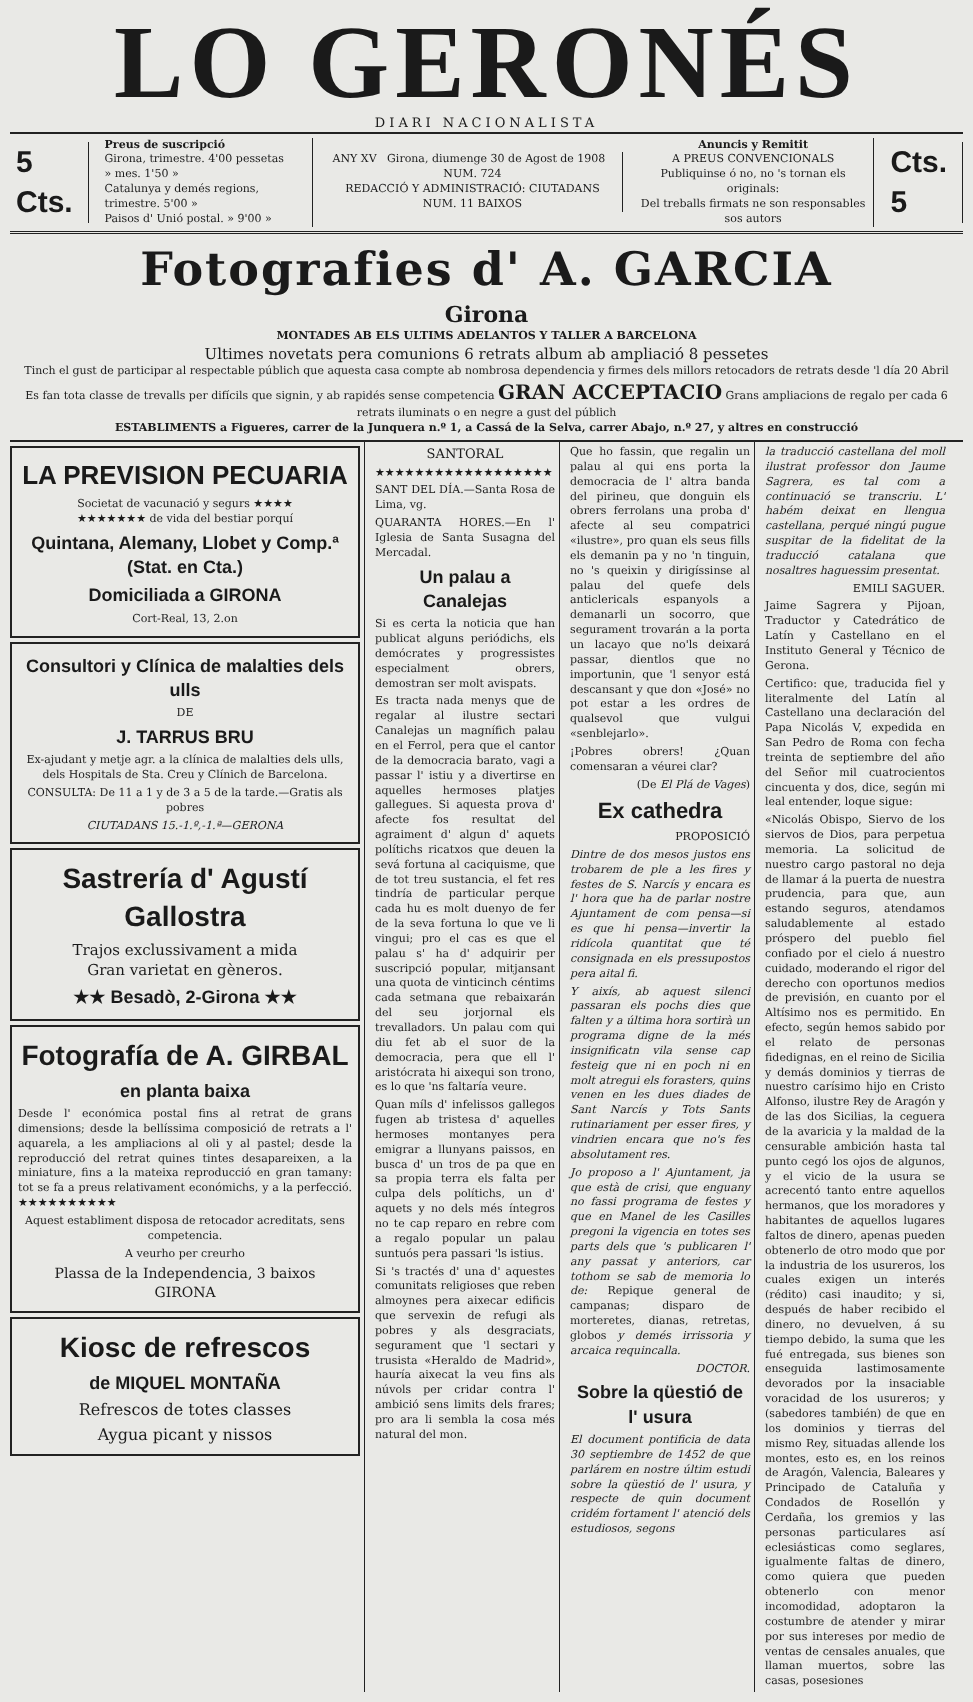LO GERONÉS
DIARI NACIONALISTA
5 Cts.
Preus de suscripció
Girona, trimestre. 4'00 pessetas
» mes. 1'50 »
Catalunya y demés regions, trimestre. 5'00 »
Paisos d' Unió postal. » 9'00 »
ANY XV Girona, diumenge 30 de Agost de 1908 NUM. 724
REDACCIÓ Y ADMINISTRACIÓ: CIUTADANS NUM. 11 BAIXOS
Anuncis y Remitit
A PREUS CONVENCIONALS
Publiquinse ó no, no 's tornan els originals:
Del treballs firmats ne son responsables sos autors
Cts. 5
Fotografies d' A. GARCIA
Girona
MONTADES AB ELS ULTIMS ADELANTOS Y TALLER A BARCELONA
Ultimes novetats pera comunions 6 retrats album ab ampliació 8 pessetes
Tinch el gust de participar al respectable públich que aquesta casa compte ab nombrosa dependencia y firmes dels millors retocadors de retrats desde 'l día 20 Abril
Es fan tota classe de trevalls per difícils que signin, y ab rapidés sense competencia GRAN ACCEPTACIO Grans ampliacions de regalo per cada 6 retrats iluminats o en negre a gust del públich
ESTABLIMENTS a Figueres, carrer de la Junquera n.º 1, a Cassá de la Selva, carrer Abajo, n.º 27, y altres en construcció
LA PREVISION PECUARIA
Societat de vacunació y segurs ★★★★
★★★★★★★ de vida del bestiar porquí
Quintana, Alemany, Llobet y Comp.ª (Stat. en Cta.)
Domiciliada a GIRONA
Cort-Real, 13, 2.on
Consultori y Clínica de malalties dels ulls
DE
J. TARRUS BRU
Ex-ajudant y metje agr. a la clínica de malalties dels ulls, dels Hospitals de Sta. Creu y Clínich de Barcelona.
CONSULTA: De 11 a 1 y de 3 a 5 de la tarde.—Gratis als pobres
CIUTADANS 15.-1.º,-1.ª—GERONA
Sastrería d' Agustí Gallostra
Trajos exclussivament a mida
Gran varietat en gèneros.
★★ Besadò, 2-Girona ★★
Fotografía de A. GIRBAL
en planta baixa
Desde l' económica postal fins al retrat de grans dimensions; desde la bellíssima composició de retrats a l' aquarela, a les ampliacions al oli y al pastel; desde la reproducció del retrat quines tintes desapareixen, a la miniature, fins a la mateixa reproducció en gran tamany: tot se fa a preus relativament económichs, y a la perfecció. ★★★★★★★★★★
Aquest establiment disposa de retocador acreditats, sens competencia.
A veurho per creurho
Plassa de la Independencia, 3 baixos
GIRONA
Kiosc de refrescos
de MIQUEL MONTAÑA
Refrescos de totes classes
Aygua picant y nissos
SANTORAL
★★★★★★★★★★★★★★★★★★
SANT DEL DÍA.—Santa Rosa de Lima, vg.
QUARANTA HORES.—En l' Iglesia de Santa Susagna del Mercadal.
Un palau a Canalejas
Si es certa la noticia que han publicat alguns periódichs, els demócrates y progressistes especialment obrers, demostran ser molt avispats.
Es tracta nada menys que de regalar al ilustre sectari Canalejas un magnífich palau en el Ferrol, pera que el cantor de la democracia barato, vagi a passar l' istiu y a divertirse en aquelles hermoses platjes gallegues. Si aquesta prova d' afecte fos resultat del agraiment d' algun d' aquets polítichs ricatxos que deuen la sevá fortuna al caciquisme, que de tot treu sustancia, el fet res tindría de particular perque cada hu es molt duenyo de fer de la seva fortuna lo que ve li vingui; pro el cas es que el palau s' ha d' adquirir per suscripció popular, mitjansant una quota de vinticinch céntims cada setmana que rebaixarán del seu jorjornal els trevalladors. Un palau com qui diu fet ab el suor de la democracia, pera que ell l' aristócrata hi aixequi son trono, es lo que 'ns faltaría veure.
Quan míls d' infelissos gallegos fugen ab tristesa d' aquelles hermoses montanyes pera emigrar a llunyans paissos, en busca d' un tros de pa que en sa propia terra els falta per culpa dels polítichs, un d' aquets y no dels més íntegros no te cap reparo en rebre com a regalo popular un palau suntuós pera passari 'ls istius.
Si 's tractés d' una d' aquestes comunitats religioses que reben almoynes pera aixecar edificis que servexin de refugi als pobres y als desgraciats, segurament que 'l sectari y trusista «Heraldo de Madrid», hauría aixecat la veu fins als núvols per cridar contra l' ambició sens limits dels frares; pro ara li sembla la cosa més natural del mon.
Que ho fassin, que regalin un palau al qui ens porta la democracia de l' altra banda del pirineu, que donguin els obrers ferrolans una proba d' afecte al seu compatrici «ilustre», pro quan els seus fills els demanin pa y no 'n tinguin, no 's queixin y dirigíssinse al palau del quefe dels anticlericals espanyols a demanarli un socorro, que segurament trovarán a la porta un lacayo que no'ls deixará passar, dientlos que no importunin, que 'l senyor está descansant y que don «José» no pot estar a les ordres de qualsevol que vulgui «senblejarlo».
¡Pobres obrers! ¿Quan comensaran a véurei clar?
(De El Plá de Vages)
Ex cathedra
PROPOSICIÓ
Dintre de dos mesos justos ens trobarem de ple a les fires y festes de S. Narcís y encara es l' hora que ha de parlar nostre Ajuntament de com pensa—si es que hi pensa—invertir la ridícola quantitat que té consignada en els pressupostos pera aital fi.
Y aixís, ab aquest silenci passaran els pochs dies que falten y a última hora sortirà un programa digne de la més insignificatn vila sense cap festeig que ni en poch ni en molt atregui els forasters, quins venen en les dues diades de Sant Narcís y Tots Sants rutinariament per esser fires, y vindrien encara que no's fes absolutament res.
Jo proposo a l' Ajuntament, ja que està de crisi, que enguany no fassi programa de festes y que en Manel de les Casilles pregoni la vigencia en totes ses parts dels que 's publicaren l' any passat y anteriors, car tothom se sab de memoria lo de: Repique general de campanas; disparo de morteretes, dianas, retretas, globos y demés irrissoria y arcaica requincalla.
DOCTOR.
Sobre la qüestió de l' usura
El document pontificia de data 30 septiembre de 1452 de que parlárem en nostre últim estudi sobre la qüestió de l' usura, y respecte de quin document cridém fortament l' atenció dels estudiosos, segons
la traducció castellana del moll ilustrat professor don Jaume Sagrera, es tal com a continuació se transcriu. L' habém deixat en llengua castellana, perqué ningú pugue suspitar de la fidelitat de la traducció catalana que nosaltres haguessim presentat.
EMILI SAGUER.
Jaime Sagrera y Pijoan, Traductor y Catedrático de Latín y Castellano en el Instituto General y Técnico de Gerona.
Certifico: que, traducida fiel y literalmente del Latín al Castellano una declaración del Papa Nicolás V, expedida en San Pedro de Roma con fecha treinta de septiembre del año del Señor mil cuatrocientos cincuenta y dos, dice, según mi leal entender, loque sigue:
«Nicolás Obispo, Siervo de los siervos de Dios, para perpetua memoria. La solicitud de nuestro cargo pastoral no deja de llamar á la puerta de nuestra prudencia, para que, aun estando seguros, atendamos saludablemente al estado próspero del pueblo fiel confiado por el cielo á nuestro cuidado, moderando el rigor del derecho con oportunos medios de previsión, en cuanto por el Altísimo nos es permitido. En efecto, según hemos sabido por el relato de personas fidedignas, en el reino de Sicilia y demás dominios y tierras de nuestro carísimo hijo en Cristo Alfonso, ilustre Rey de Aragón y de las dos Sicilias, la ceguera de la avaricia y la maldad de la censurable ambición hasta tal punto cegó los ojos de algunos, y el vicio de la usura se acrecentó tanto entre aquellos hermanos, que los moradores y habitantes de aquellos lugares faltos de dinero, apenas pueden obtenerlo de otro modo que por la industria de los usureros, los cuales exigen un interés (rédito) casi inaudito; y si, después de haber recibido el dinero, no devuelven, á su tiempo debido, la suma que les fué entregada, sus bienes son enseguida lastimosamente devorados por la insaciable voracidad de los usureros; y (sabedores también) de que en los dominios y tierras del mismo Rey, situadas allende los montes, esto es, en los reinos de Aragón, Valencia, Baleares y Principado de Cataluña y Condados de Rosellón y Cerdaña, los gremios y las personas particulares así eclesiásticas como seglares, igualmente faltas de dinero, como quiera que pueden obtenerlo con menor incomodidad, adoptaron la costumbre de atender y mirar por sus intereses por medio de ventas de censales anuales, que llaman muertos, sobre las casas, posesiones